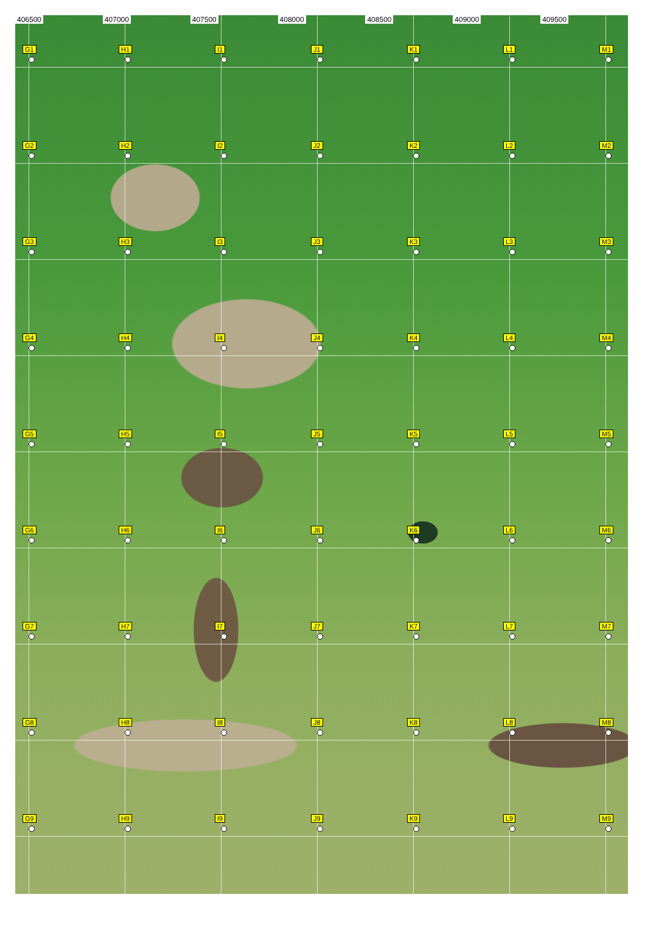406500 407000 407500 408000 408500 409000 409500
G1
H1
I1
J1
K1
L1
M1
G2
H2
I2
J2
K2
L2
M2
G3
H3
I3
J3
K3
L3
M3
G4
H4
I4
J4
K4
L4
M4
G5
H5
I5
J5
K5
L5
M5
G6
H6
I6
J6
K6
L6
M6
G7
H7
I7
J7
K7
L7
M7
G8
H8
I8
J8
K8
L8
M8
G9
H9
I9
J9
K9
L9
M9